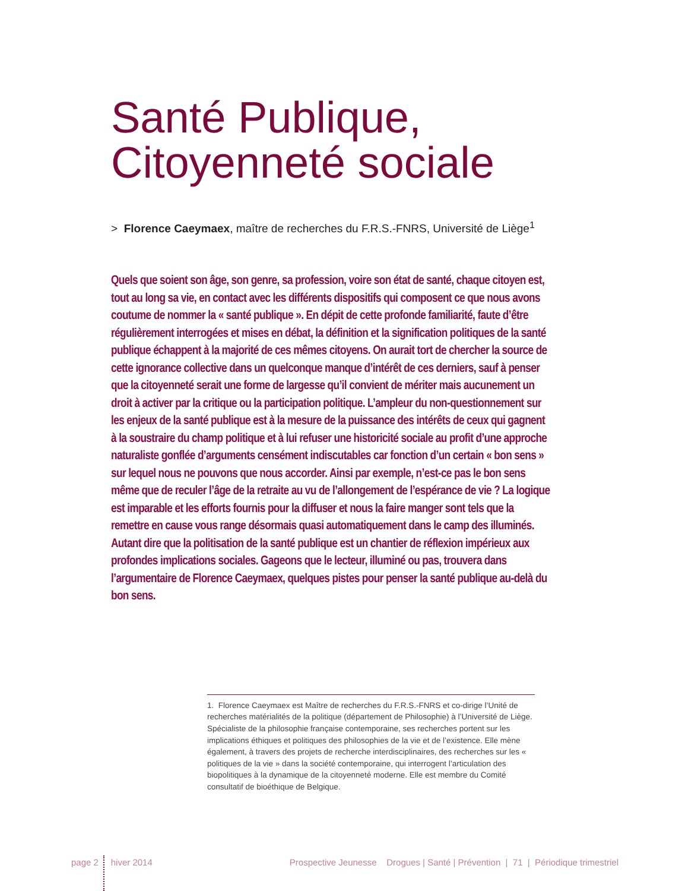Santé Publique,
Citoyenneté sociale
> Florence Caeymaex, maître de recherches du F.R.S.-FNRS, Université de Liège<sup>1</sup>
Quels que soient son âge, son genre, sa profession, voire son état de santé, chaque citoyen est, tout au long sa vie, en contact avec les différents dispositifs qui composent ce que nous avons coutume de nommer la « santé publique ». En dépit de cette profonde familiarité, faute d’être régulièrement interrogées et mises en débat, la définition et la signification politiques de la santé publique échappent à la majorité de ces mêmes citoyens. On aurait tort de chercher la source de cette ignorance collective dans un quelconque manque d’intérêt de ces derniers, sauf à penser que la citoyenneté serait une forme de largesse qu’il convient de mériter mais aucunement un droit à activer par la critique ou la participation politique. L’ampleur du non-questionnement sur les enjeux de la santé publique est à la mesure de la puissance des intérêts de ceux qui gagnent à la soustraire du champ politique et à lui refuser une historicité sociale au profit d’une approche naturaliste gonflée d’arguments censément indiscutables car fonction d’un certain « bon sens » sur lequel nous ne pouvons que nous accorder. Ainsi par exemple, n’est-ce pas le bon sens même que de reculer l’âge de la retraite au vu de l’allongement de l’espérance de vie ? La logique est imparable et les efforts fournis pour la diffuser et nous la faire manger sont tels que la remettre en cause vous range désormais quasi automatiquement dans le camp des illuminés. Autant dire que la politisation de la santé publique est un chantier de réflexion impérieux aux profondes implications sociales. Gageons que le lecteur, illuminé ou pas, trouvera dans l’argumentaire de Florence Caeymaex, quelques pistes pour penser la santé publique au-delà du bon sens.
1. Florence Caeymaex est Maître de recherches du F.R.S.-FNRS et co-dirige l’Unité de recherches matérialités de la politique (département de Philosophie) à l’Université de Liège. Spécialiste de la philosophie française contemporaine, ses recherches portent sur les implications éthiques et politiques des philosophies de la vie et de l’existence. Elle mène également, à travers des projets de recherche interdisciplinaires, des recherches sur les « politiques de la vie » dans la société contemporaine, qui interrogent l’articulation des biopolitiques à la dynamique de la citoyenneté moderne. Elle est membre du Comité consultatif de bioéthique de Belgique.
page 2 hiver 2014 Prospective Jeunesse Drogues | Santé | Prévention | 71 | Périodique trimestriel